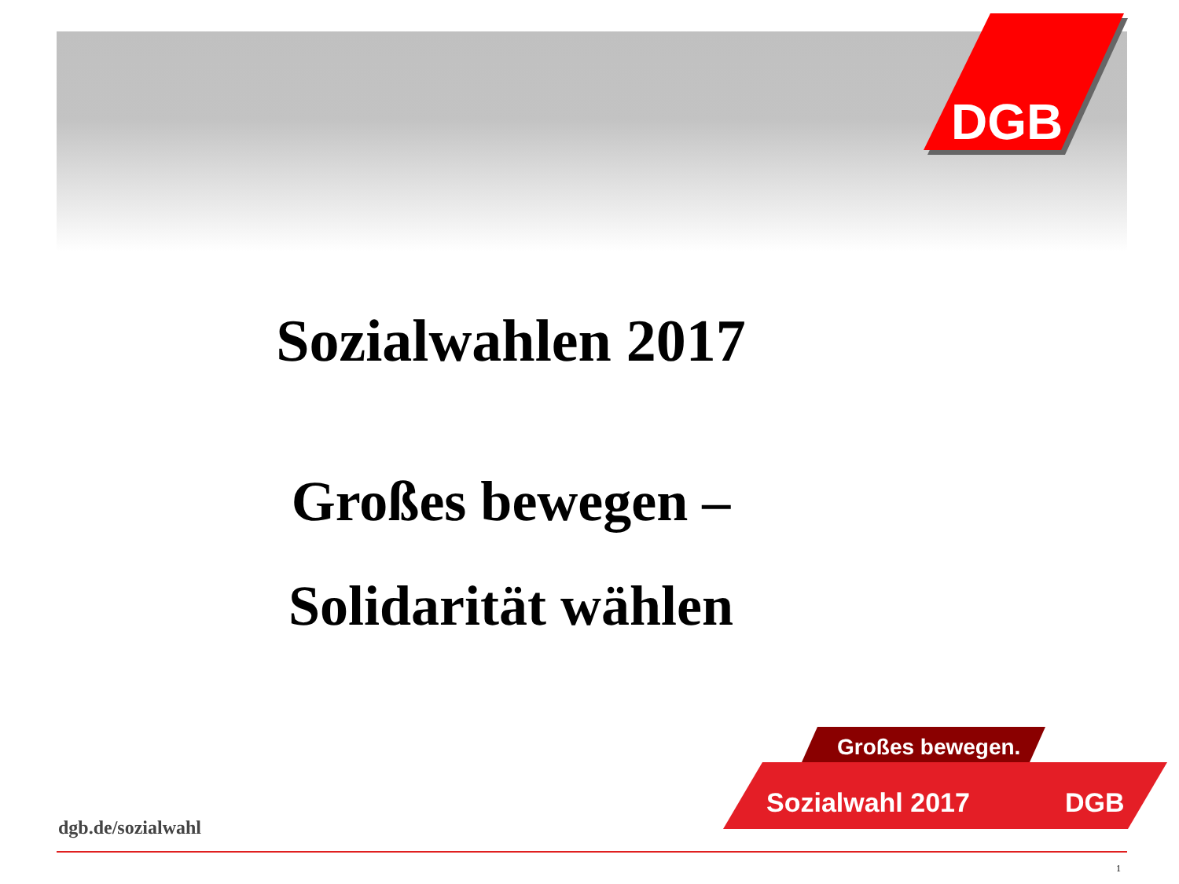DGB
Sozialwahlen 2017
Großes bewegen –
Solidarität wählen
Großes bewegen.
Sozialwahl 2017
DGB
dgb.de/sozialwahl
1